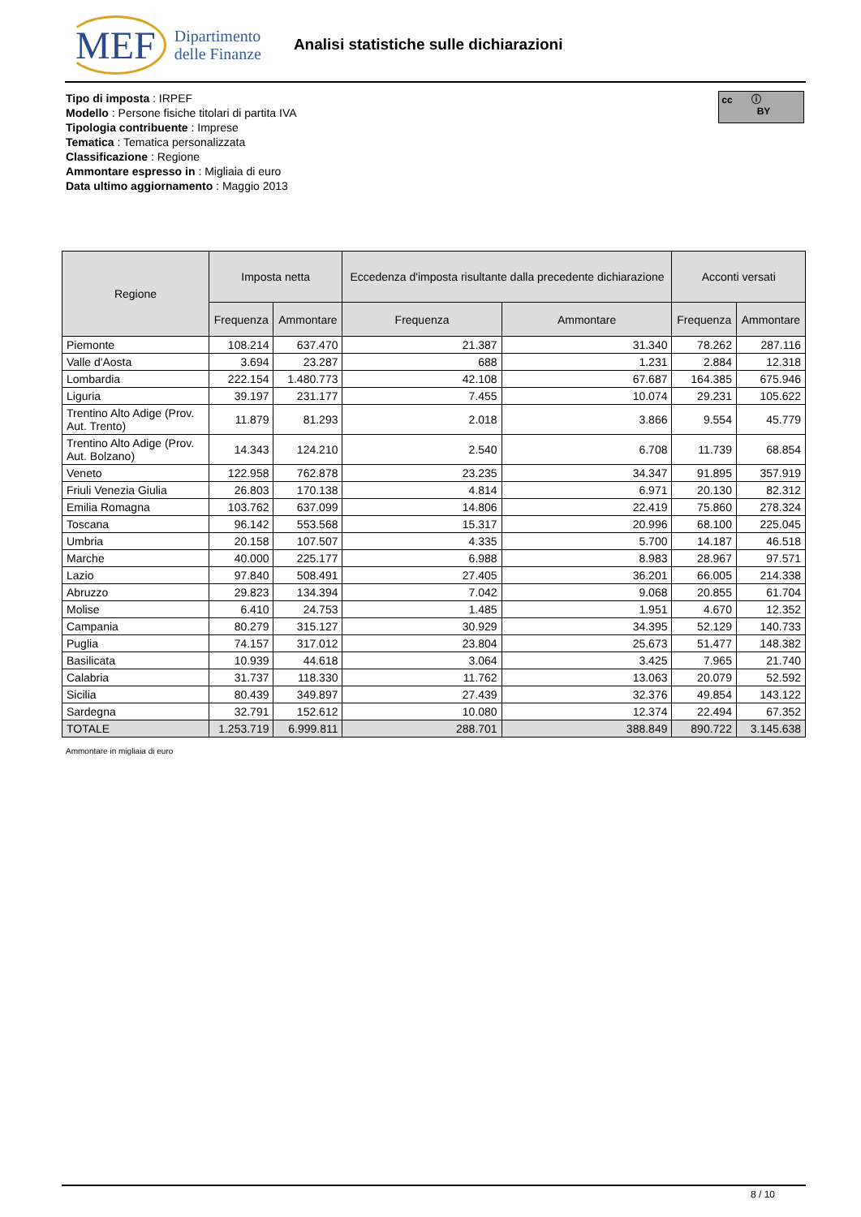MEF Dipartimento
delle Finanze
Analisi statistiche sulle dichiarazioni
Tipo di imposta : IRPEF
Modello : Persone fisiche titolari di partita IVA
Tipologia contribuente : Imprese
Tematica : Tematica personalizzata
Classificazione : Regione
Ammontare espresso in : Migliaia di euro
Data ultimo aggiornamento : Maggio 2013
cc ⓘ
BY
| Regione | Imposta netta | | Eccedenza d'imposta risultante dalla precedente dichiarazione | | Acconti versati | |
| --- | --- | --- | --- | --- | --- | --- |
| | Frequenza | Ammontare | Frequenza | Ammontare | Frequenza | Ammontare |
| Piemonte | 108.214 | 637.470 | 21.387 | 31.340 | 78.262 | 287.116 |
| Valle d'Aosta | 3.694 | 23.287 | 688 | 1.231 | 2.884 | 12.318 |
| Lombardia | 222.154 | 1.480.773 | 42.108 | 67.687 | 164.385 | 675.946 |
| Liguria | 39.197 | 231.177 | 7.455 | 10.074 | 29.231 | 105.622 |
| Trentino Alto Adige (Prov. Aut. Trento) | 11.879 | 81.293 | 2.018 | 3.866 | 9.554 | 45.779 |
| Trentino Alto Adige (Prov. Aut. Bolzano) | 14.343 | 124.210 | 2.540 | 6.708 | 11.739 | 68.854 |
| Veneto | 122.958 | 762.878 | 23.235 | 34.347 | 91.895 | 357.919 |
| Friuli Venezia Giulia | 26.803 | 170.138 | 4.814 | 6.971 | 20.130 | 82.312 |
| Emilia Romagna | 103.762 | 637.099 | 14.806 | 22.419 | 75.860 | 278.324 |
| Toscana | 96.142 | 553.568 | 15.317 | 20.996 | 68.100 | 225.045 |
| Umbria | 20.158 | 107.507 | 4.335 | 5.700 | 14.187 | 46.518 |
| Marche | 40.000 | 225.177 | 6.988 | 8.983 | 28.967 | 97.571 |
| Lazio | 97.840 | 508.491 | 27.405 | 36.201 | 66.005 | 214.338 |
| Abruzzo | 29.823 | 134.394 | 7.042 | 9.068 | 20.855 | 61.704 |
| Molise | 6.410 | 24.753 | 1.485 | 1.951 | 4.670 | 12.352 |
| Campania | 80.279 | 315.127 | 30.929 | 34.395 | 52.129 | 140.733 |
| Puglia | 74.157 | 317.012 | 23.804 | 25.673 | 51.477 | 148.382 |
| Basilicata | 10.939 | 44.618 | 3.064 | 3.425 | 7.965 | 21.740 |
| Calabria | 31.737 | 118.330 | 11.762 | 13.063 | 20.079 | 52.592 |
| Sicilia | 80.439 | 349.897 | 27.439 | 32.376 | 49.854 | 143.122 |
| Sardegna | 32.791 | 152.612 | 10.080 | 12.374 | 22.494 | 67.352 |
| TOTALE | 1.253.719 | 6.999.811 | 288.701 | 388.849 | 890.722 | 3.145.638 |
Ammontare in migliaia di euro
8 / 10